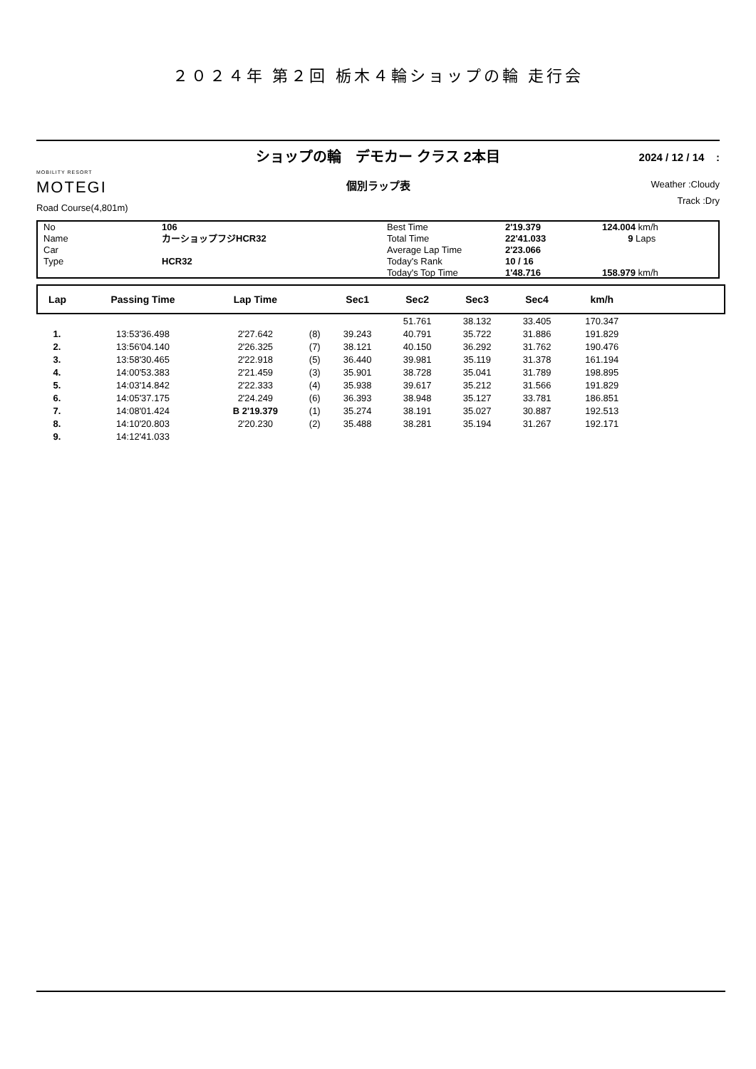２０２４年 第２回 栃木４輪ショップの輪 走行会
MOBILITY RESORT
MOTEGI
Road Course(4,801m)
ショップの輪　デモカー クラス 2本目
個別ラップ表
2024 / 12 / 14 :
Weather :Cloudy
Track :Dry
| No | 106 | Best Time | 2'19.379 | 124.004 km/h |
| Name | カーショップフジHCR32 | Total Time | 22'41.033 | 9 Laps |
| Car | | Average Lap Time | 2'23.066 | |
| Type | HCR32 | Today's Rank | 10 / 16 | |
| | | Today's Top Time | 1'48.716 | 158.979 km/h |
| Lap | Passing Time | Lap Time | | Sec1 | Sec2 | Sec3 | Sec4 | km/h | |
| --- | --- | --- | --- | --- | --- | --- | --- | --- | --- |
| | | | | | 51.761 | 38.132 | 33.405 | 170.347 | |
| 1. | 13:53'36.498 | 2'27.642 | (8) | 39.243 | 40.791 | 35.722 | 31.886 | 191.829 | |
| 2. | 13:56'04.140 | 2'26.325 | (7) | 38.121 | 40.150 | 36.292 | 31.762 | 190.476 | |
| 3. | 13:58'30.465 | 2'22.918 | (5) | 36.440 | 39.981 | 35.119 | 31.378 | 161.194 | |
| 4. | 14:00'53.383 | 2'21.459 | (3) | 35.901 | 38.728 | 35.041 | 31.789 | 198.895 | |
| 5. | 14:03'14.842 | 2'22.333 | (4) | 35.938 | 39.617 | 35.212 | 31.566 | 191.829 | |
| 6. | 14:05'37.175 | 2'24.249 | (6) | 36.393 | 38.948 | 35.127 | 33.781 | 186.851 | |
| 7. | 14:08'01.424 | B 2'19.379 | (1) | 35.274 | 38.191 | 35.027 | 30.887 | 192.513 | |
| 8. | 14:10'20.803 | 2'20.230 | (2) | 35.488 | 38.281 | 35.194 | 31.267 | 192.171 | |
| 9. | 14:12'41.033 | | | | | | | | |